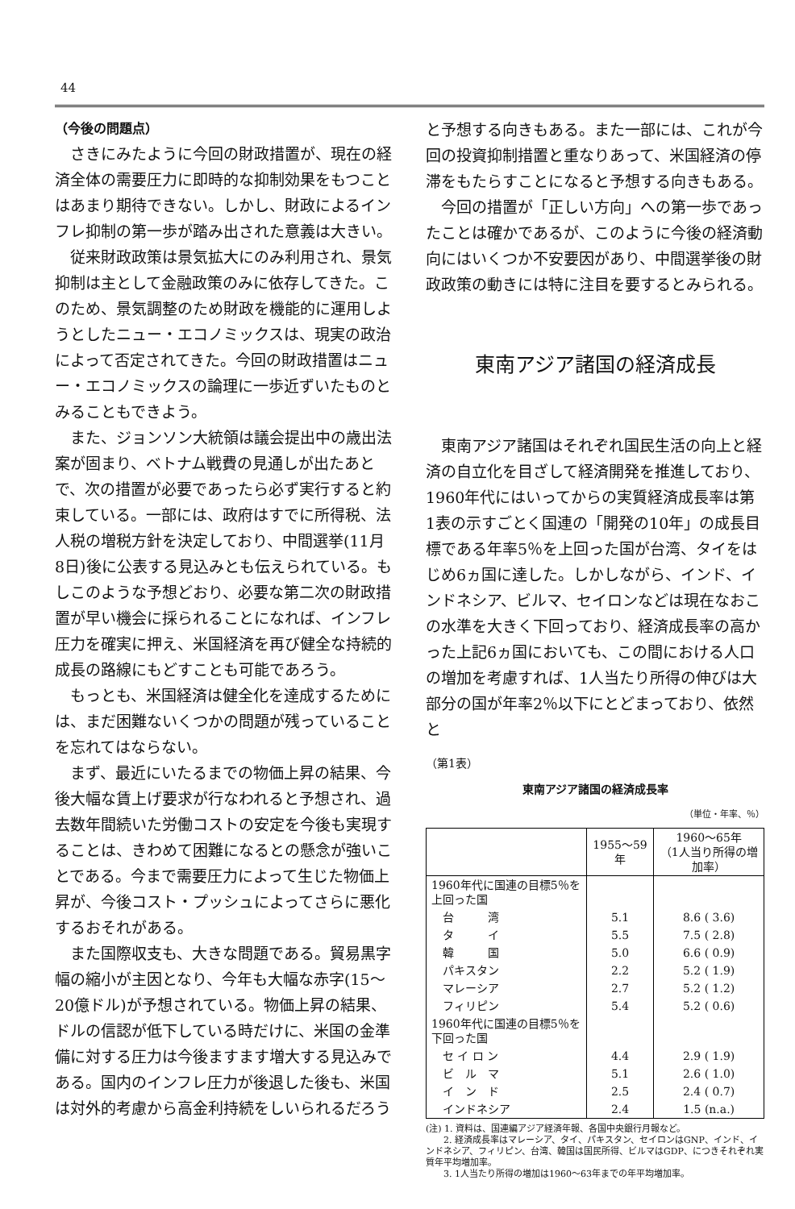44
（今後の問題点）
さきにみたように今回の財政措置が、現在の経済全体の需要圧力に即時的な抑制効果をもつことはあまり期待できない。しかし、財政によるインフレ抑制の第一歩が踏み出された意義は大きい。
従来財政政策は景気拡大にのみ利用され、景気抑制は主として金融政策のみに依存してきた。このため、景気調整のため財政を機能的に運用しようとしたニュー・エコノミックスは、現実の政治によって否定されてきた。今回の財政措置はニュー・エコノミックスの論理に一歩近ずいたものとみることもできよう。
また、ジョンソン大統領は議会提出中の歳出法案が固まり、ベトナム戦費の見通しが出たあとで、次の措置が必要であったら必ず実行すると約束している。一部には、政府はすでに所得税、法人税の増税方針を決定しており、中間選挙(11月8日)後に公表する見込みとも伝えられている。もしこのような予想どおり、必要な第二次の財政措置が早い機会に採られることになれば、インフレ圧力を確実に押え、米国経済を再び健全な持続的成長の路線にもどすことも可能であろう。
もっとも、米国経済は健全化を達成するためには、まだ困難ないくつかの問題が残っていることを忘れてはならない。
まず、最近にいたるまでの物価上昇の結果、今後大幅な賃上げ要求が行なわれると予想され、過去数年間続いた労働コストの安定を今後も実現することは、きわめて困難になるとの懸念が強いことである。今まで需要圧力によって生じた物価上昇が、今後コスト・プッシュによってさらに悪化するおそれがある。
また国際収支も、大きな問題である。貿易黒字幅の縮小が主因となり、今年も大幅な赤字(15〜20億ドル)が予想されている。物価上昇の結果、ドルの信認が低下している時だけに、米国の金準備に対する圧力は今後ますます増大する見込みである。国内のインフレ圧力が後退した後も、米国は対外的考慮から高金利持続をしいられるだろう
と予想する向きもある。また一部には、これが今回の投資抑制措置と重なりあって、米国経済の停滞をもたらすことになると予想する向きもある。
今回の措置が「正しい方向」への第一歩であったことは確かであるが、このように今後の経済動向にはいくつか不安要因があり、中間選挙後の財政政策の動きには特に注目を要するとみられる。
東南アジア諸国の経済成長
東南アジア諸国はそれぞれ国民生活の向上と経済の自立化を目ざして経済開発を推進しており、1960年代にはいってからの実質経済成長率は第1表の示すごとく国連の「開発の10年」の成長目標である年率5％を上回った国が台湾、タイをはじめ6ヵ国に達した。しかしながら、インド、インドネシア、ビルマ、セイロンなどは現在なおこの水準を大きく下回っており、経済成長率の高かった上記6ヵ国においても、この間における人口の増加を考慮すれば、1人当たり所得の伸びは大部分の国が年率2％以下にとどまっており、依然と
（第1表）
東南アジア諸国の経済成長率
（単位・年率、％）
| | 1955〜59年 | 1960〜65年 （1人当り所得の増加率） |
| --- | --- | --- |
| 1960年代に国連の目標5％を上回った国 | | |
| 台 湾 | 5.1 | 8.6 ( 3.6) |
| タ イ | 5.5 | 7.5 ( 2.8) |
| 韓 国 | 5.0 | 6.6 ( 0.9) |
| パキスタン | 2.2 | 5.2 ( 1.9) |
| マレーシア | 2.7 | 5.2 ( 1.2) |
| フィリピン | 5.4 | 5.2 ( 0.6) |
| 1960年代に国連の目標5％を下回った国 | | |
| セ イ ロ ン | 4.4 | 2.9 ( 1.9) |
| ビ ル マ | 5.1 | 2.6 ( 1.0) |
| イ ン ド | 2.5 | 2.4 ( 0.7) |
| インドネシア | 2.4 | 1.5 (n.a.) |
(注) 1. 資料は、国連編アジア経済年報、各国中央銀行月報など。
　　2. 経済成長率はマレーシア、タイ、パキスタン、セイロンはGNP、インド、インドネシア、フィリピン、台湾、韓国は国民所得、ビルマはGDP、につきそれぞれ実質年平均増加率。
　　3. 1人当たり所得の増加は1960〜63年までの年平均増加率。